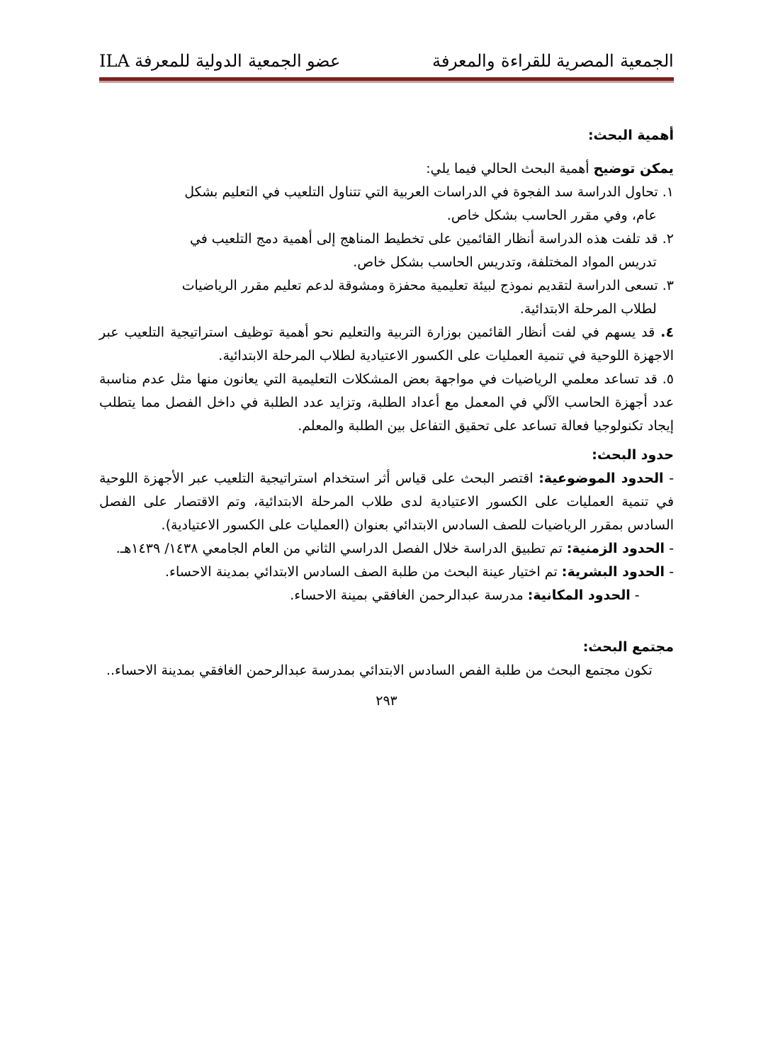الجمعية المصرية للقراءة والمعرفة عضو الجمعية الدولية للمعرفة ILA
أهمية البحث:
يمكن توضيح أهمية البحث الحالي فيما يلي:
١. تحاول الدراسة سد الفجوة في الدراسات العربية التي تتناول التلعيب في التعليم بشكل
عام، وفي مقرر الحاسب بشكل خاص.
٢. قد تلفت هذه الدراسة أنظار القائمين على تخطيط المناهج إلى أهمية دمج التلعيب في
تدريس المواد المختلفة، وتدريس الحاسب بشكل خاص.
٣. تسعى الدراسة لتقديم نموذج لبيئة تعليمية محفزة ومشوقة لدعم تعليم مقرر الرياضيات
لطلاب المرحلة الابتدائية.
٤. قد يسهم في لفت أنظار القائمين بوزارة التربية والتعليم نحو أهمية توظيف استراتيجية التلعيب عبر الاجهزة اللوحية في تنمية العمليات على الكسور الاعتيادية لطلاب المرحلة الابتدائية.
٥. قد تساعد معلمي الرياضيات في مواجهة بعض المشكلات التعليمية التي يعانون منها مثل عدم مناسبة عدد أجهزة الحاسب الآلي في المعمل مع أعداد الطلبة، وتزايد عدد الطلبة في داخل الفصل مما يتطلب إيجاد تكنولوجيا فعالة تساعد على تحقيق التفاعل بين الطلبة والمعلم.
حدود البحث:
- الحدود الموضوعية: اقتصر البحث على قياس أثر استخدام استراتيجية التلعيب عبر الأجهزة اللوحية في تنمية العمليات على الكسور الاعتيادية لدى طلاب المرحلة الابتدائية، وتم الاقتصار على الفصل السادس بمقرر الرياضيات للصف السادس الابتدائي بعنوان (العمليات على الكسور الاعتيادية).
- الحدود الزمنية: تم تطبيق الدراسة خلال الفصل الدراسي الثاني من العام الجامعي ١٤٣٨/ ١٤٣٩هـ.
- الحدود البشرية: تم اختيار عينة البحث من طلبة الصف السادس الابتدائي بمدينة الاحساء.
- الحدود المكانية: مدرسة عبدالرحمن الغافقي بمينة الاحساء.
مجتمع البحث:
تكون مجتمع البحث من طلبة الفص السادس الابتدائي بمدرسة عبدالرحمن الغافقي بمدينة الاحساء..
٢٩٣